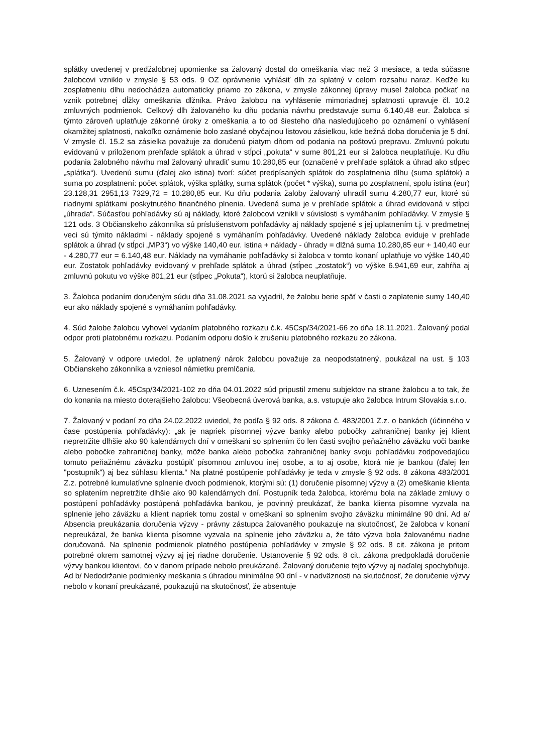splátky uvedenej v predžalobnej upomienke sa žalovaný dostal do omeškania viac než 3 mesiace, a teda súčasne žalobcovi vzniklo v zmysle § 53 ods. 9 OZ oprávnenie vyhlásiť dlh za splatný v celom rozsahu naraz. Keďže ku zosplatneniu dlhu nedochádza automaticky priamo zo zákona, v zmysle zákonnej úpravy musel žalobca počkať na vznik potrebnej dĺžky omeškania dlžníka. Právo žalobcu na vyhlásenie mimoriadnej splatnosti upravuje čl. 10.2 zmluvných podmienok. Celkový dlh žalovaného ku dňu podania návrhu predstavuje sumu 6.140,48 eur. Žalobca si týmto zároveň uplatňuje zákonné úroky z omeškania a to od šiesteho dňa nasledujúceho po oznámení o vyhlásení okamžitej splatnosti, nakoľko oznámenie bolo zaslané obyčajnou listovou zásielkou, kde bežná doba doručenia je 5 dní. V zmysle čl. 15.2 sa zásielka považuje za doručenú piatym dňom od podania na poštovú prepravu. Zmluvnú pokutu evidovanú v priloženom prehľade splátok a úhrad v stĺpci „pokuta“ v sume 801,21 eur si žalobca neuplatňuje. Ku dňu podania žalobného návrhu mal žalovaný uhradiť sumu 10.280,85 eur (označené v prehľade splátok a úhrad ako stĺpec „splátka“). Uvedenú sumu (ďalej ako istina) tvorí: súčet predpísaných splátok do zosplatnenia dlhu (suma splátok) a suma po zosplatnení: počet splátok, výška splátky, suma splátok (počet * výška), suma po zosplatnení, spolu istina (eur) 23.128,31 2951,13 7329,72 = 10.280,85 eur. Ku dňu podania žaloby žalovaný uhradil sumu 4.280,77 eur, ktoré sú riadnymi splátkami poskytnutého finančného plnenia. Uvedená suma je v prehľade splátok a úhrad evidovaná v stĺpci „úhrada“. Súčasťou pohľadávky sú aj náklady, ktoré žalobcovi vznikli v súvislosti s vymáhaním pohľadávky. V zmysle § 121 ods. 3 Občianskeho zákonníka sú príslušenstvom pohľadávky aj náklady spojené s jej uplatnením t.j. v predmetnej veci sú týmito nákladmi - náklady spojené s vymáhaním pohľadávky. Uvedené náklady žalobca eviduje v prehľade splátok a úhrad (v stĺpci „MP3“) vo výške 140,40 eur. istina + náklady - úhrady = dlžná suma 10.280,85 eur + 140,40 eur - 4.280,77 eur = 6.140,48 eur. Náklady na vymáhanie pohľadávky si žalobca v tomto konaní uplatňuje vo výške 140,40 eur. Zostatok pohľadávky evidovaný v prehľade splátok a úhrad (stĺpec „zostatok“) vo výške 6.941,69 eur, zahŕňa aj zmluvnú pokutu vo výške 801,21 eur (stĺpec „Pokuta“), ktorú si žalobca neuplatňuje.
3. Žalobca podaním doručeným súdu dňa 31.08.2021 sa vyjadril, že žalobu berie späť v časti o zaplatenie sumy 140,40 eur ako náklady spojené s vymáhaním pohľadávky.
4. Súd žalobe žalobcu vyhovel vydaním platobného rozkazu č.k. 45Csp/34/2021-66 zo dňa 18.11.2021. Žalovaný podal odpor proti platobnému rozkazu. Podaním odporu došlo k zrušeniu platobného rozkazu zo zákona.
5. Žalovaný v odpore uviedol, že uplatnený nárok žalobcu považuje za neopodstatnený, poukázal na ust. § 103 Občianskeho zákonníka a vzniesol námietku premlčania.
6. Uznesením č.k. 45Csp/34/2021-102 zo dňa 04.01.2022 súd pripustil zmenu subjektov na strane žalobcu a to tak, že do konania na miesto doterajšieho žalobcu: Všeobecná úverová banka, a.s. vstupuje ako žalobca Intrum Slovakia s.r.o.
7. Žalovaný v podaní zo dňa 24.02.2022 uviedol, že podľa § 92 ods. 8 zákona č. 483/2001 Z.z. o bankách (účinného v čase postúpenia pohľadávky): „ak je napriek písomnej výzve banky alebo pobočky zahraničnej banky jej klient nepretržite dlhšie ako 90 kalendárnych dní v omeškaní so splnením čo len časti svojho peňažného záväzku voči banke alebo pobočke zahraničnej banky, môže banka alebo pobočka zahraničnej banky svoju pohľadávku zodpovedajúcu tomuto peňažnému záväzku postúpiť písomnou zmluvou inej osobe, a to aj osobe, ktorá nie je bankou (ďalej len "postupník") aj bez súhlasu klienta.“ Na platné postúpenie pohľadávky je teda v zmysle § 92 ods. 8 zákona 483/2001 Z.z. potrebné kumulatívne splnenie dvoch podmienok, ktorými sú: (1) doručenie písomnej výzvy a (2) omeškanie klienta so splatením nepretržite dlhšie ako 90 kalendárnych dní. Postupník teda žalobca, ktorému bola na základe zmluvy o postúpení pohľadávky postúpená pohľadávka bankou, je povinný preukázať, že banka klienta písomne vyzvala na splnenie jeho záväzku a klient napriek tomu zostal v omeškaní so splnením svojho záväzku minimálne 90 dní. Ad a/ Absencia preukázania doručenia výzvy - právny zástupca žalovaného poukazuje na skutočnosť, že žalobca v konaní nepreukázal, že banka klienta písomne vyzvala na splnenie jeho záväzku a, že táto výzva bola žalovanému riadne doručovaná. Na splnenie podmienok platného postúpenia pohľadávky v zmysle § 92 ods. 8 cit. zákona je pritom potrebné okrem samotnej výzvy aj jej riadne doručenie. Ustanovenie § 92 ods. 8 cit. zákona predpokladá doručenie výzvy bankou klientovi, čo v danom prípade nebolo preukázané. Žalovaný doručenie tejto výzvy aj naďalej spochybňuje. Ad b/ Nedodržanie podmienky meškania s úhradou minimálne 90 dní - v nadväznosti na skutočnosť, že doručenie výzvy nebolo v konaní preukázané, poukazujú na skutočnosť, že absentuje